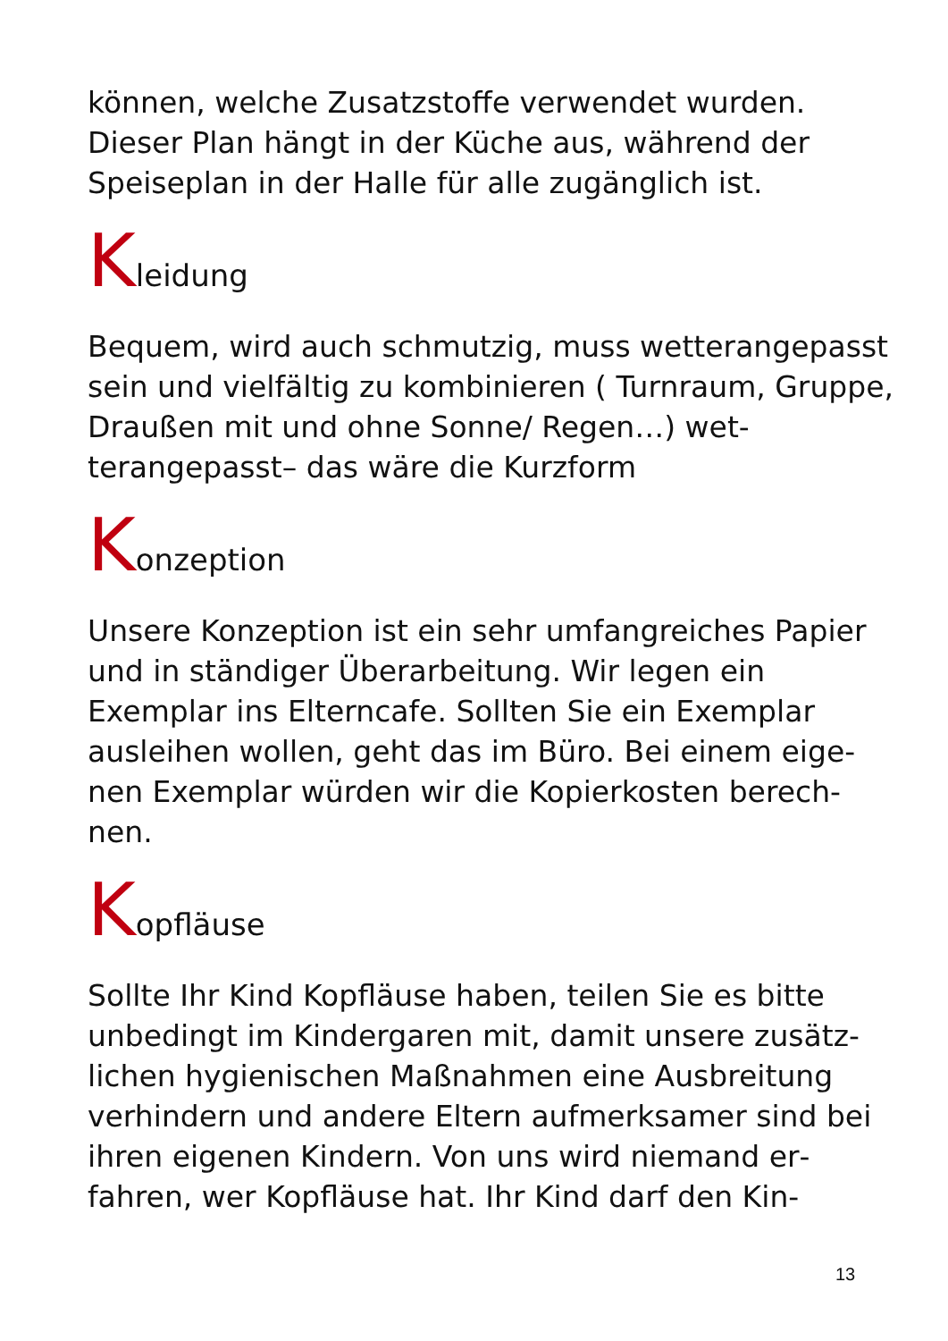können, welche Zusatzstoffe verwendet wurden. Dieser Plan hängt in der Küche aus, während der Speiseplan in der Halle für alle zugänglich ist.
Kleidung
Bequem, wird auch schmutzig, muss wetterange­passt sein und vielfältig zu kombinieren ( Turnraum, Gruppe, Draußen mit und ohne Sonne/ Regen…) wet­terangepasst– das wäre die Kurzform
Konzeption
Unsere Konzeption ist ein sehr umfangreiches Pa­pier und in ständiger Überarbeitung. Wir legen ein Exemplar ins Elterncafe. Sollten Sie ein Exemplar ausleihen wollen, geht das im Büro. Bei einem eige­nen Exemplar würden wir die Kopierkosten berech­nen.
Kopfläuse
Sollte Ihr Kind Kopfläuse haben, teilen Sie es bitte unbedingt im Kindergaren mit, damit unsere zusätz­lichen hygienischen Maßnahmen eine Ausbreitung verhindern und andere Eltern aufmerksamer sind bei ihren eigenen Kindern. Von uns wird niemand er­fahren, wer Kopfläuse hat. Ihr Kind darf den Kin-
13